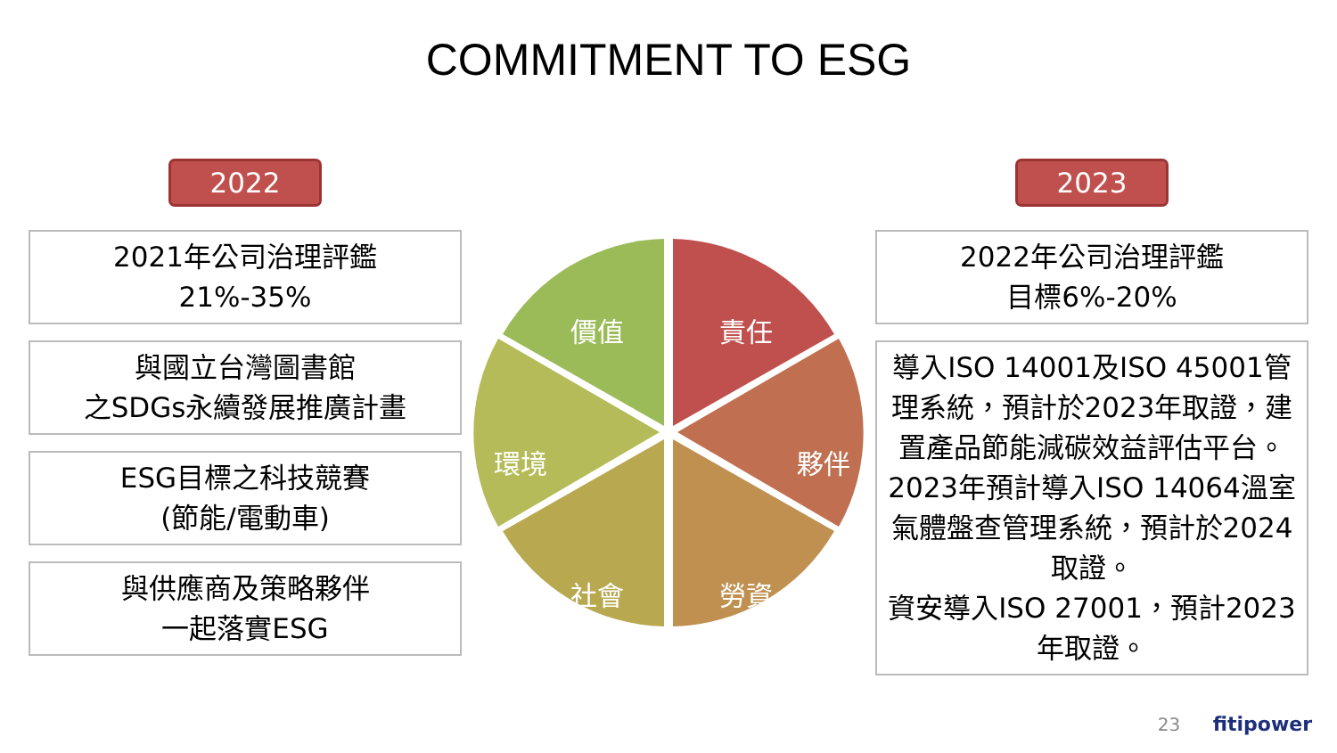COMMITMENT TO ESG
2022
2021年公司治理評鑑
21%-35%
與國立台灣圖書館
之SDGs永續發展推廣計畫
ESG目標之科技競賽
(節能/電動車)
與供應商及策略夥伴
一起落實ESG
責任
夥伴
勞資 社會
環境
價值
2023
2022年公司治理評鑑
目標6%-20%
導入ISO 14001及ISO 45001管理系統，預計於2023年取證，建置產品節能減碳效益評估平台。
2023年預計導入ISO 14064溫室氣體盤查管理系統，預計於2024取證。
資安導入ISO 27001，預計2023年取證。
23 fitipower